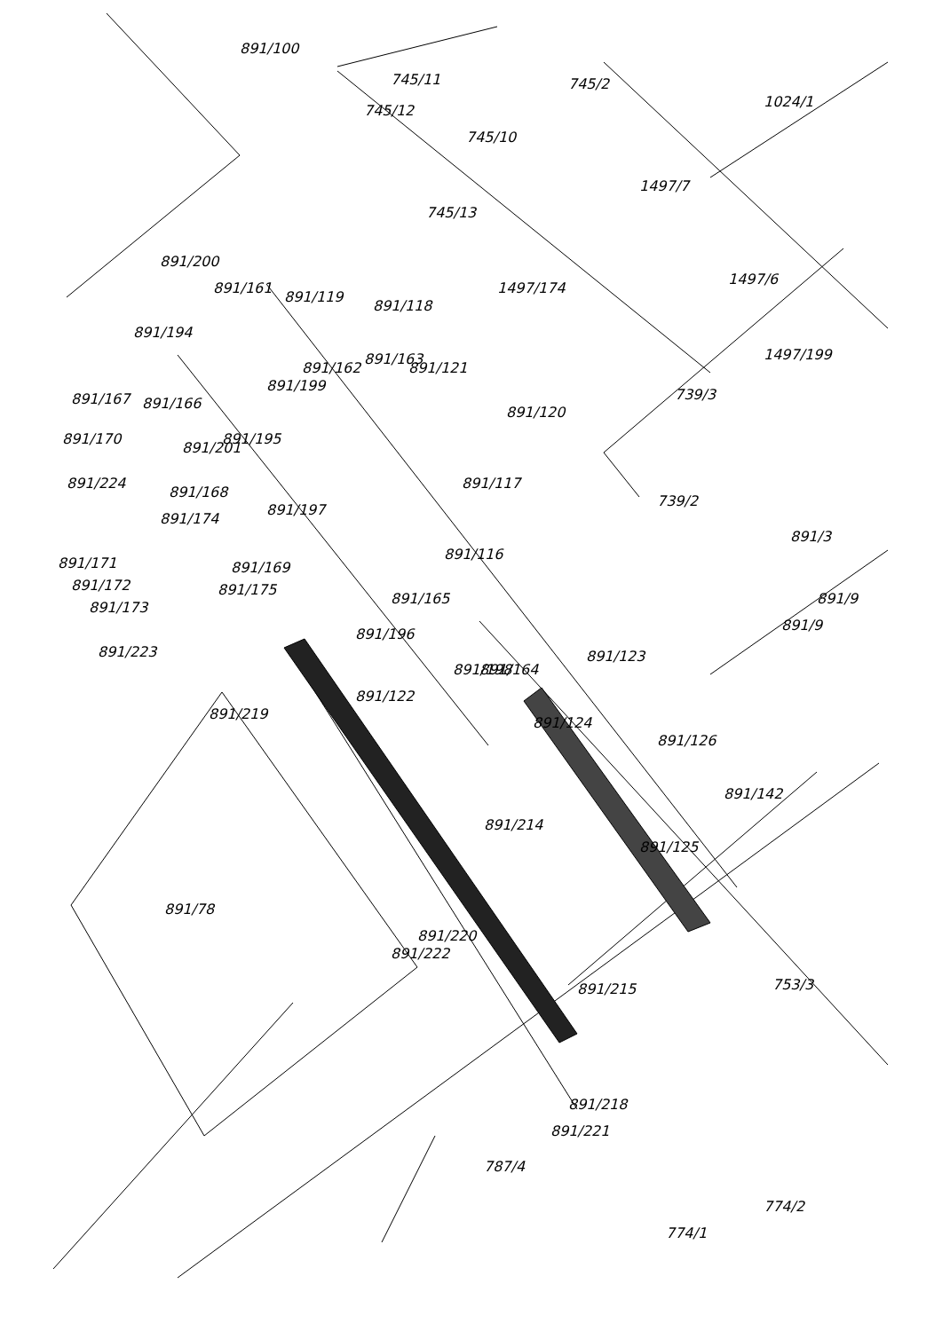745/11
745/2
745/10
1497/7
1497/6
1497/199
739/3
739/2
891/3
891/223
891/214
891/142
891/78
891/215
753/3
787/4
774/2
774/1
891/117
891/122
891/120
891/126
891/125
891/124
891/123
891/218
891/221
891/220
891/222
891/219
891/163
891/116
891/165
891/196
891/161
891/200
891/194
891/166
891/201
891/171
891/172
891/173
891/118
891/121
891/119
891/195
891/162
891/199
891/197
891/168
891/174
891/175
891/169
891/198
891/164
745/13
745/12
1497/174
1024/1
891/9
891/167
891/170
891/224
891/100
891/9